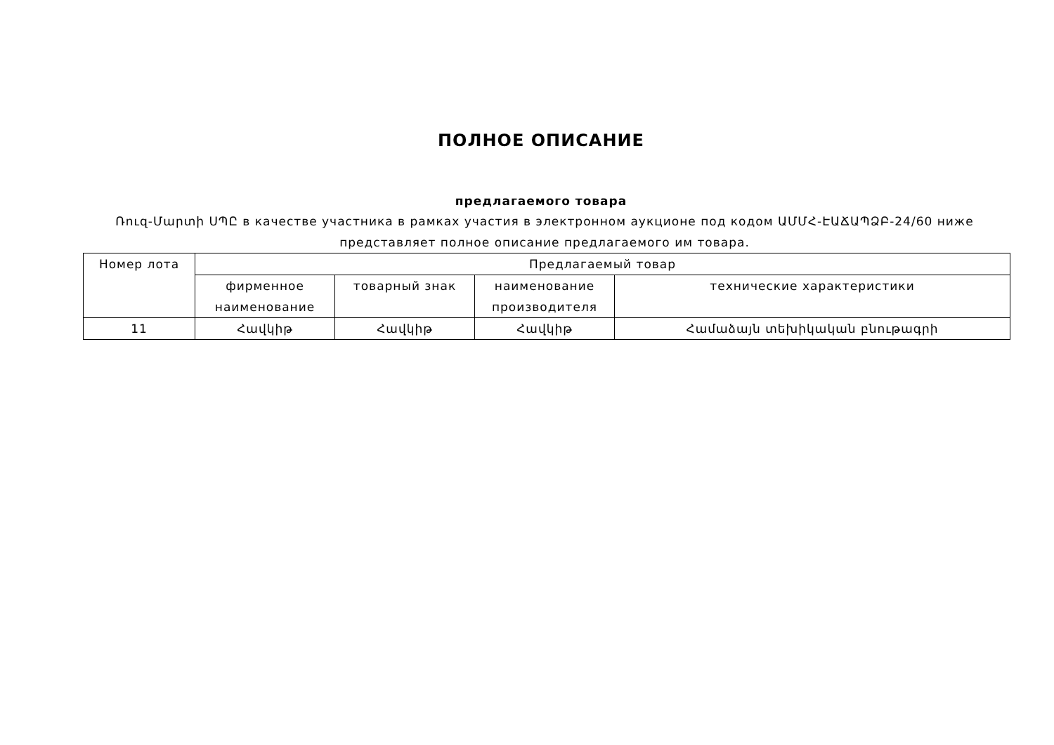ПОЛНОЕ ОПИСАНИЕ
предлагаемого товара
Ռուզ-Մարտի ՍՊԸ в качестве участника в рамках участия в электронном аукционе под кодом ԱՄՄՀ-ԷԱՃԱՊՁԲ-24/60 ниже представляет полное описание предлагаемого им товара.
| Номер лота | Предлагаемый товар | | | |
| --- | --- | --- | --- | --- |
| | фирменное наименование | товарный знак | наименование производителя | технические характеристики |
| 11 | Հավկիթ | Հավկիթ | Հավկիթ | Համաձայն տեխիկական բնութագրի |